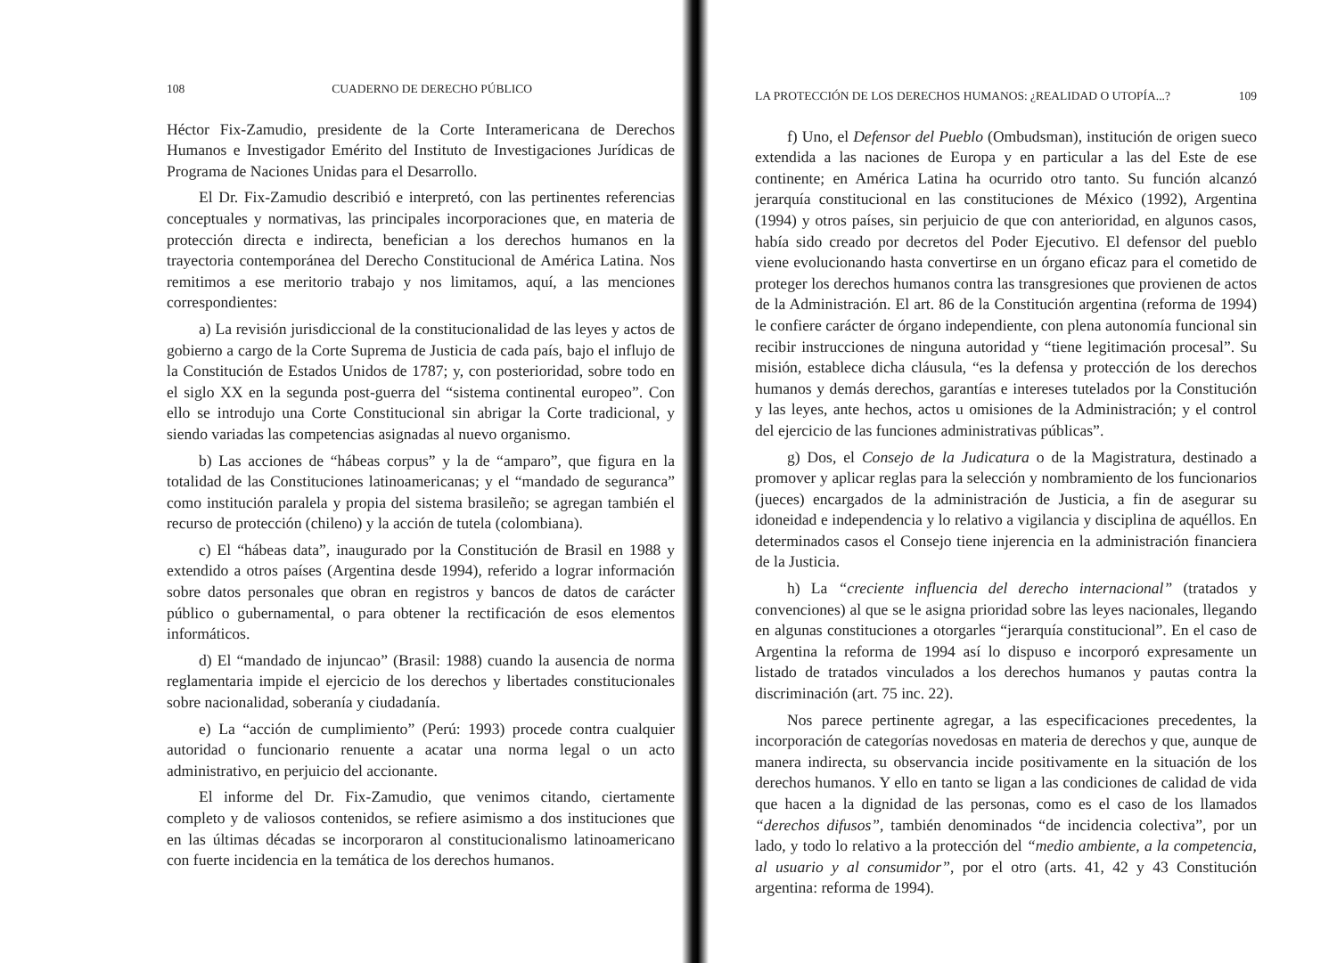108 CUADERNO DE DERECHO PÚBLICO
Héctor Fix-Zamudio, presidente de la Corte Interamericana de Derechos Humanos e Investigador Emérito del Instituto de Investigaciones Jurídicas de Programa de Naciones Unidas para el Desarrollo.
El Dr. Fix-Zamudio describió e interpretó, con las pertinentes referencias conceptuales y normativas, las principales incorporaciones que, en materia de protección directa e indirecta, benefician a los derechos humanos en la trayectoria contemporánea del Derecho Constitucional de América Latina. Nos remitimos a ese meritorio trabajo y nos limitamos, aquí, a las menciones correspondientes:
a) La revisión jurisdiccional de la constitucionalidad de las leyes y actos de gobierno a cargo de la Corte Suprema de Justicia de cada país, bajo el influjo de la Constitución de Estados Unidos de 1787; y, con posterioridad, sobre todo en el siglo XX en la segunda post-guerra del “sistema continental europeo”. Con ello se introdujo una Corte Constitucional sin abrigar la Corte tradicional, y siendo variadas las competencias asignadas al nuevo organismo.
b) Las acciones de “hábeas corpus” y la de “amparo”, que figura en la totalidad de las Constituciones latinoamericanas; y el “mandado de seguranca” como institución paralela y propia del sistema brasileño; se agregan también el recurso de protección (chileno) y la acción de tutela (colombiana).
c) El “hábeas data”, inaugurado por la Constitución de Brasil en 1988 y extendido a otros países (Argentina desde 1994), referido a lograr información sobre datos personales que obran en registros y bancos de datos de carácter público o gubernamental, o para obtener la rectificación de esos elementos informáticos.
d) El “mandado de injuncao” (Brasil: 1988) cuando la ausencia de norma reglamentaria impide el ejercicio de los derechos y libertades constitucionales sobre nacionalidad, soberanía y ciudadanía.
e) La “acción de cumplimiento” (Perú: 1993) procede contra cualquier autoridad o funcionario renuente a acatar una norma legal o un acto administrativo, en perjuicio del accionante.
El informe del Dr. Fix-Zamudio, que venimos citando, ciertamente completo y de valiosos contenidos, se refiere asimismo a dos instituciones que en las últimas décadas se incorporaron al constitucionalismo latinoamericano con fuerte incidencia en la temática de los derechos humanos.
LA PROTECCIÓN DE LOS DERECHOS HUMANOS: ¿REALIDAD O UTOPÍA...? 109
f) Uno, el Defensor del Pueblo (Ombudsman), institución de origen sueco extendida a las naciones de Europa y en particular a las del Este de ese continente; en América Latina ha ocurrido otro tanto. Su función alcanzó jerarquía constitucional en las constituciones de México (1992), Argentina (1994) y otros países, sin perjuicio de que con anterioridad, en algunos casos, había sido creado por decretos del Poder Ejecutivo. El defensor del pueblo viene evolucionando hasta convertirse en un órgano eficaz para el cometido de proteger los derechos humanos contra las transgresiones que provienen de actos de la Administración. El art. 86 de la Constitución argentina (reforma de 1994) le confiere carácter de órgano independiente, con plena autonomía funcional sin recibir instrucciones de ninguna autoridad y “tiene legitimación procesal”. Su misión, establece dicha cláusula, “es la defensa y protección de los derechos humanos y demás derechos, garantías e intereses tutelados por la Constitución y las leyes, ante hechos, actos u omisiones de la Administración; y el control del ejercicio de las funciones administrativas públicas”.
g) Dos, el Consejo de la Judicatura o de la Magistratura, destinado a promover y aplicar reglas para la selección y nombramiento de los funcionarios (jueces) encargados de la administración de Justicia, a fin de asegurar su idoneidad e independencia y lo relativo a vigilancia y disciplina de aquéllos. En determinados casos el Consejo tiene injerencia en la administración financiera de la Justicia.
h) La “creciente influencia del derecho internacional” (tratados y convenciones) al que se le asigna prioridad sobre las leyes nacionales, llegando en algunas constituciones a otorgarles “jerarquía constitucional”. En el caso de Argentina la reforma de 1994 así lo dispuso e incorporó expresamente un listado de tratados vinculados a los derechos humanos y pautas contra la discriminación (art. 75 inc. 22).
Nos parece pertinente agregar, a las especificaciones precedentes, la incorporación de categorías novedosas en materia de derechos y que, aunque de manera indirecta, su observancia incide positivamente en la situación de los derechos humanos. Y ello en tanto se ligan a las condiciones de calidad de vida que hacen a la dignidad de las personas, como es el caso de los llamados “derechos difusos”, también denominados “de incidencia colectiva”, por un lado, y todo lo relativo a la protección del “medio ambiente, a la competencia, al usuario y al consumidor”, por el otro (arts. 41, 42 y 43 Constitución argentina: reforma de 1994).